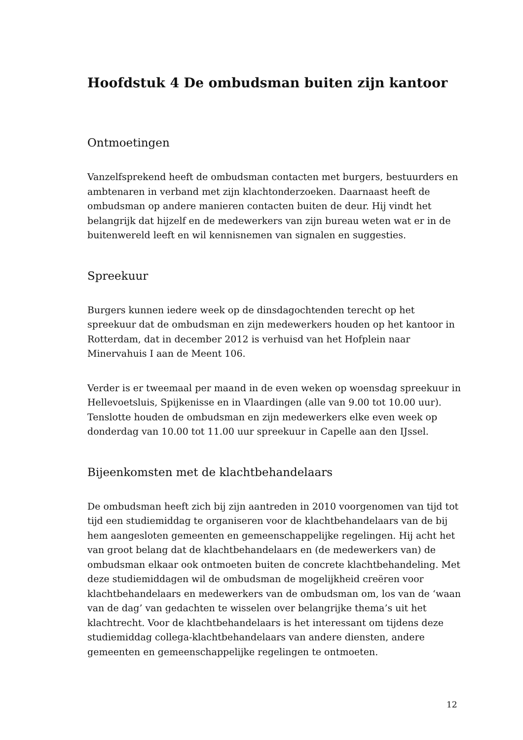Hoofdstuk 4 De ombudsman buiten zijn kantoor
Ontmoetingen
Vanzelfsprekend heeft de ombudsman contacten met burgers, bestuurders en ambtenaren in verband met zijn klachtonderzoeken. Daarnaast heeft de ombudsman op andere manieren contacten buiten de deur. Hij vindt het belangrijk dat hijzelf en de medewerkers van zijn bureau weten wat er in de buitenwereld leeft en wil kennisnemen van signalen en suggesties.
Spreekuur
Burgers kunnen iedere week op de dinsdagochtenden terecht op het spreekuur dat de ombudsman en zijn medewerkers houden op het kantoor in Rotterdam, dat in december 2012 is verhuisd van het Hofplein naar Minervahuis I aan de Meent 106.
Verder is er tweemaal per maand in de even weken op woensdag spreekuur in Hellevoetsluis, Spijkenisse en in Vlaardingen (alle van 9.00 tot 10.00 uur). Tenslotte houden de ombudsman en zijn medewerkers elke even week op donderdag van 10.00 tot 11.00 uur spreekuur in Capelle aan den IJssel.
Bijeenkomsten met de klachtbehandelaars
De ombudsman heeft zich bij zijn aantreden in 2010 voorgenomen van tijd tot tijd een studiemiddag te organiseren voor de klachtbehandelaars van de bij hem aangesloten gemeenten en gemeenschappelijke regelingen. Hij acht het van groot belang dat de klachtbehandelaars en (de medewerkers van) de ombudsman elkaar ook ontmoeten buiten de concrete klachtbehandeling. Met deze studiemiddagen wil de ombudsman de mogelijkheid creëren voor klachtbehandelaars en medewerkers van de ombudsman om, los van de ‘waan van de dag’ van gedachten te wisselen over belangrijke thema’s uit het klachtrecht. Voor de klachtbehandelaars is het interessant om tijdens deze studiemiddag collega-klachtbehandelaars van andere diensten, andere gemeenten en gemeenschappelijke regelingen te ontmoeten.
12